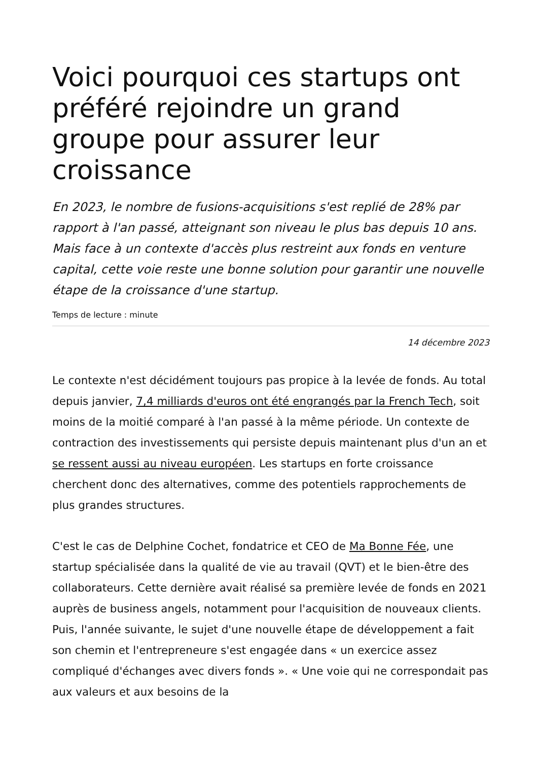Voici pourquoi ces startups ont préféré rejoindre un grand groupe pour assurer leur croissance
En 2023, le nombre de fusions-acquisitions s'est replié de 28% par rapport à l'an passé, atteignant son niveau le plus bas depuis 10 ans. Mais face à un contexte d'accès plus restreint aux fonds en venture capital, cette voie reste une bonne solution pour garantir une nouvelle étape de la croissance d'une startup.
Temps de lecture : minute
14 décembre 2023
Le contexte n'est décidément toujours pas propice à la levée de fonds. Au total depuis janvier, 7,4 milliards d'euros ont été engrangés par la French Tech, soit moins de la moitié comparé à l'an passé à la même période. Un contexte de contraction des investissements qui persiste depuis maintenant plus d'un an et se ressent aussi au niveau européen. Les startups en forte croissance cherchent donc des alternatives, comme des potentiels rapprochements de plus grandes structures.
C'est le cas de Delphine Cochet, fondatrice et CEO de Ma Bonne Fée, une startup spécialisée dans la qualité de vie au travail (QVT) et le bien-être des collaborateurs. Cette dernière avait réalisé sa première levée de fonds en 2021 auprès de business angels, notamment pour l'acquisition de nouveaux clients. Puis, l'année suivante, le sujet d'une nouvelle étape de développement a fait son chemin et l'entrepreneure s'est engagée dans « un exercice assez compliqué d'échanges avec divers fonds ». « Une voie qui ne correspondait pas aux valeurs et aux besoins de la